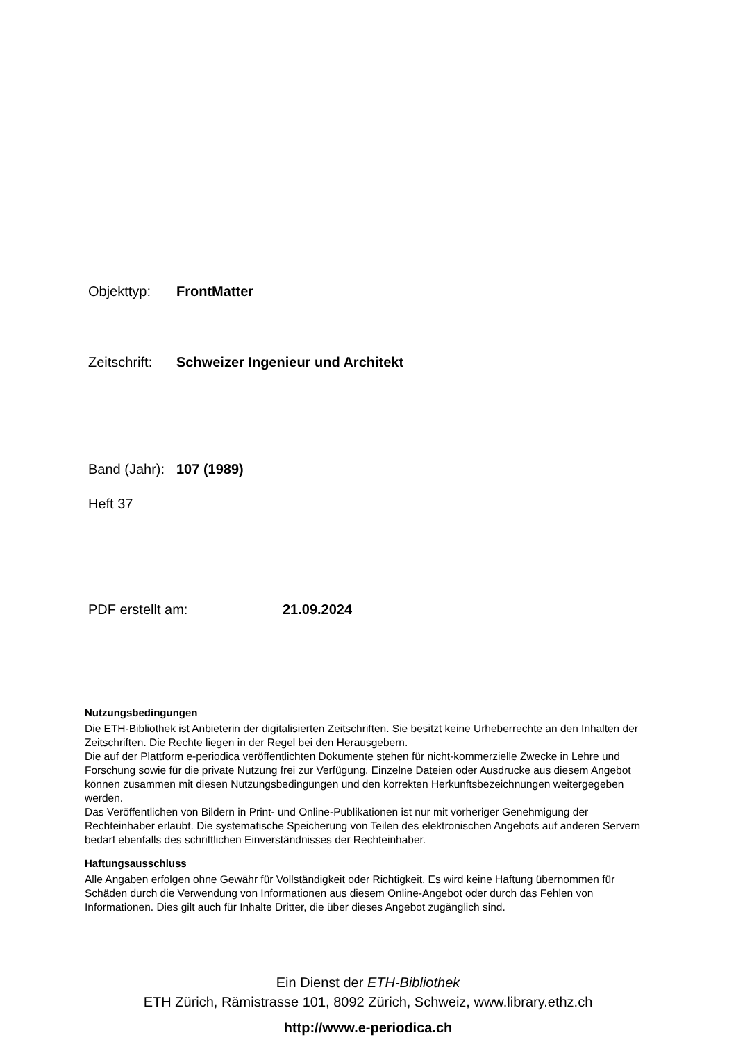Objekttyp: FrontMatter
Zeitschrift: Schweizer Ingenieur und Architekt
Band (Jahr): 107 (1989)
Heft 37
PDF erstellt am: 21.09.2024
Nutzungsbedingungen
Die ETH-Bibliothek ist Anbieterin der digitalisierten Zeitschriften. Sie besitzt keine Urheberrechte an den Inhalten der Zeitschriften. Die Rechte liegen in der Regel bei den Herausgebern.
Die auf der Plattform e-periodica veröffentlichten Dokumente stehen für nicht-kommerzielle Zwecke in Lehre und Forschung sowie für die private Nutzung frei zur Verfügung. Einzelne Dateien oder Ausdrucke aus diesem Angebot können zusammen mit diesen Nutzungsbedingungen und den korrekten Herkunftsbezeichnungen weitergegeben werden.
Das Veröffentlichen von Bildern in Print- und Online-Publikationen ist nur mit vorheriger Genehmigung der Rechteinhaber erlaubt. Die systematische Speicherung von Teilen des elektronischen Angebots auf anderen Servern bedarf ebenfalls des schriftlichen Einverständnisses der Rechteinhaber.
Haftungsausschluss
Alle Angaben erfolgen ohne Gewähr für Vollständigkeit oder Richtigkeit. Es wird keine Haftung übernommen für Schäden durch die Verwendung von Informationen aus diesem Online-Angebot oder durch das Fehlen von Informationen. Dies gilt auch für Inhalte Dritter, die über dieses Angebot zugänglich sind.
Ein Dienst der ETH-Bibliothek
ETH Zürich, Rämistrasse 101, 8092 Zürich, Schweiz, www.library.ethz.ch
http://www.e-periodica.ch